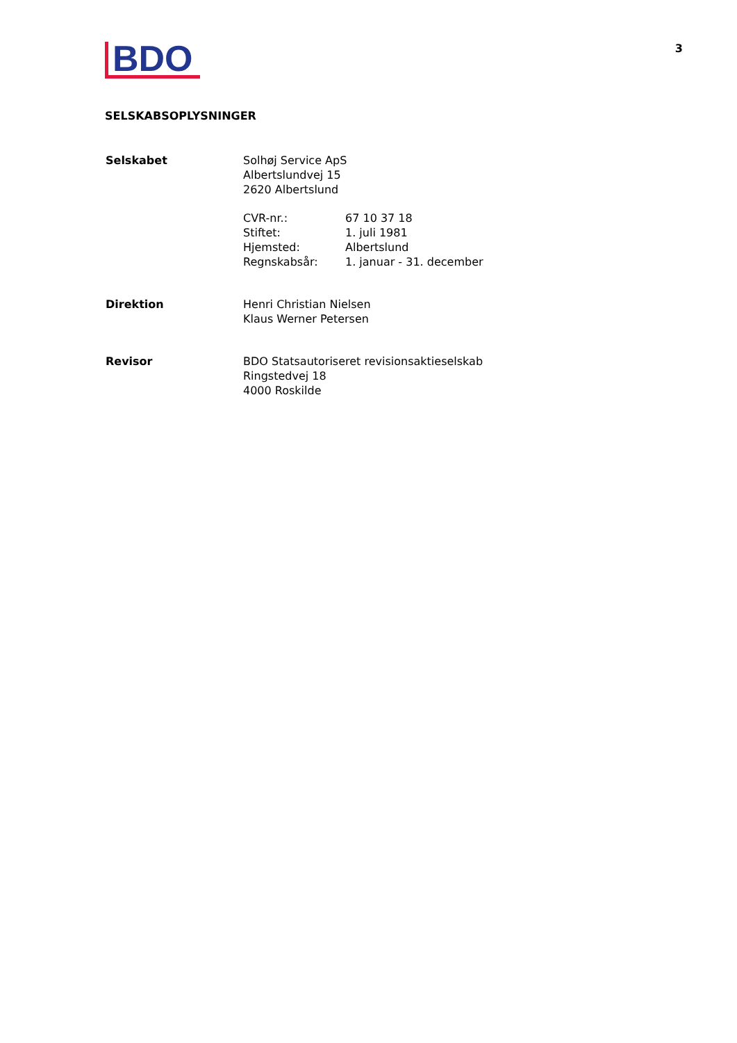BDO
3
SELSKABSOPLYSNINGER
| Selskabet | Solhøj Service ApS Albertslundvej 15 2620 Albertslund / CVR-nr.: / 67 10 37 18 / / Stiftet: / 1. juli 1981 / / Hjemsted: / Albertslund / / Regnskabsår: / 1. januar - 31. december / |
| Direktion | Henri Christian Nielsen Klaus Werner Petersen |
| Revisor | BDO Statsautoriseret revisionsaktieselskab Ringstedvej 18 4000 Roskilde |